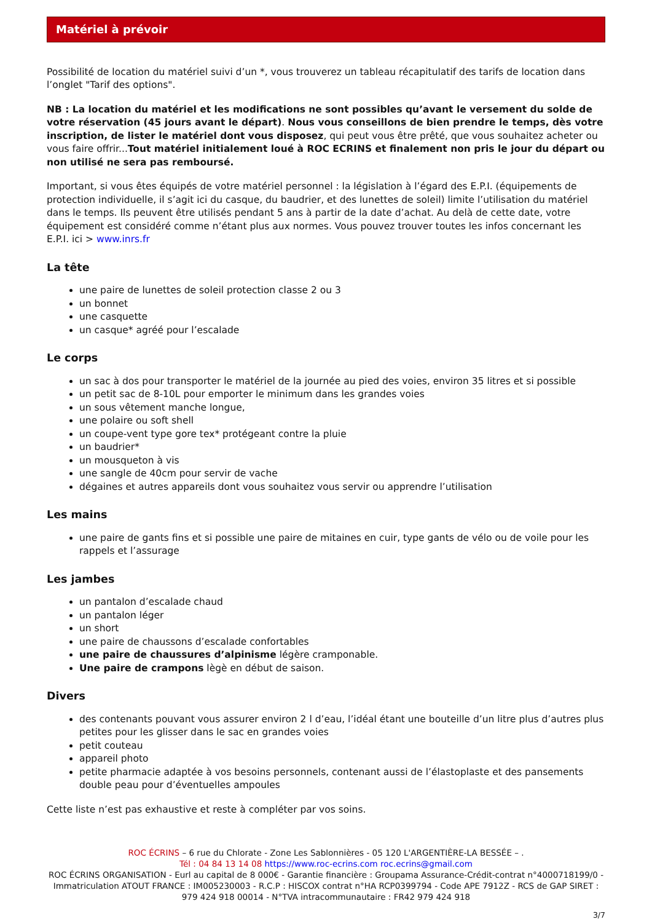Matériel à prévoir
Possibilité de location du matériel suivi d’un *, vous trouverez un tableau récapitulatif des tarifs de location dans l’onglet "Tarif des options".
NB : La location du matériel et les modifications ne sont possibles qu’avant le versement du solde de votre réservation (45 jours avant le départ). Nous vous conseillons de bien prendre le temps, dès votre inscription, de lister le matériel dont vous disposez, qui peut vous être prêté, que vous souhaitez acheter ou vous faire offrir...Tout matériel initialement loué à ROC ECRINS et finalement non pris le jour du départ ou non utilisé ne sera pas remboursé.
Important, si vous êtes équipés de votre matériel personnel : la législation à l’égard des E.P.I. (équipements de protection individuelle, il s’agit ici du casque, du baudrier, et des lunettes de soleil) limite l’utilisation du matériel dans le temps. Ils peuvent être utilisés pendant 5 ans à partir de la date d’achat. Au delà de cette date, votre équipement est considéré comme n’étant plus aux normes. Vous pouvez trouver toutes les infos concernant les E.P.I. ici > www.inrs.fr
La tête
une paire de lunettes de soleil protection classe 2 ou 3
un bonnet
une casquette
un casque* agréé pour l’escalade
Le corps
un sac à dos pour transporter le matériel de la journée au pied des voies, environ 35 litres et si possible
un petit sac de 8-10L pour emporter le minimum dans les grandes voies
un sous vêtement manche longue,
une polaire ou soft shell
un coupe-vent type gore tex* protégeant contre la pluie
un baudrier*
un mousqueton à vis
une sangle de 40cm pour servir de vache
dégaines et autres appareils dont vous souhaitez vous servir ou apprendre l’utilisation
Les mains
une paire de gants fins et si possible une paire de mitaines en cuir, type gants de vélo ou de voile pour les rappels et l’assurage
Les jambes
un pantalon d’escalade chaud
un pantalon léger
un short
une paire de chaussons d’escalade confortables
une paire de chaussures d’alpinisme légère cramponable.
Une paire de crampons lègè en début de saison.
Divers
des contenants pouvant vous assurer environ 2 l d’eau, l’idéal étant une bouteille d’un litre plus d’autres plus petites pour les glisser dans le sac en grandes voies
petit couteau
appareil photo
petite pharmacie adaptée à vos besoins personnels, contenant aussi de l’élastoplaste et des pansements double peau pour d’éventuelles ampoules
Cette liste n’est pas exhaustive et reste à compléter par vos soins.
ROC ÉCRINS – 6 rue du Chlorate - Zone Les Sablonnières - 05 120 L'ARGENTIÈRE-LA BESSÉE – .
Tél : 04 84 13 14 08 https://www.roc-ecrins.com roc.ecrins@gmail.com
ROC ÉCRINS ORGANISATION - Eurl au capital de 8 000€ - Garantie financière : Groupama Assurance-Crédit-contrat n°4000718199/0 - Immatriculation ATOUT FRANCE : IM005230003 - R.C.P : HISCOX contrat n°HA RCP0399794 - Code APE 7912Z - RCS de GAP SIRET : 979 424 918 00014 - N°TVA intracommunautaire : FR42 979 424 918
3/7